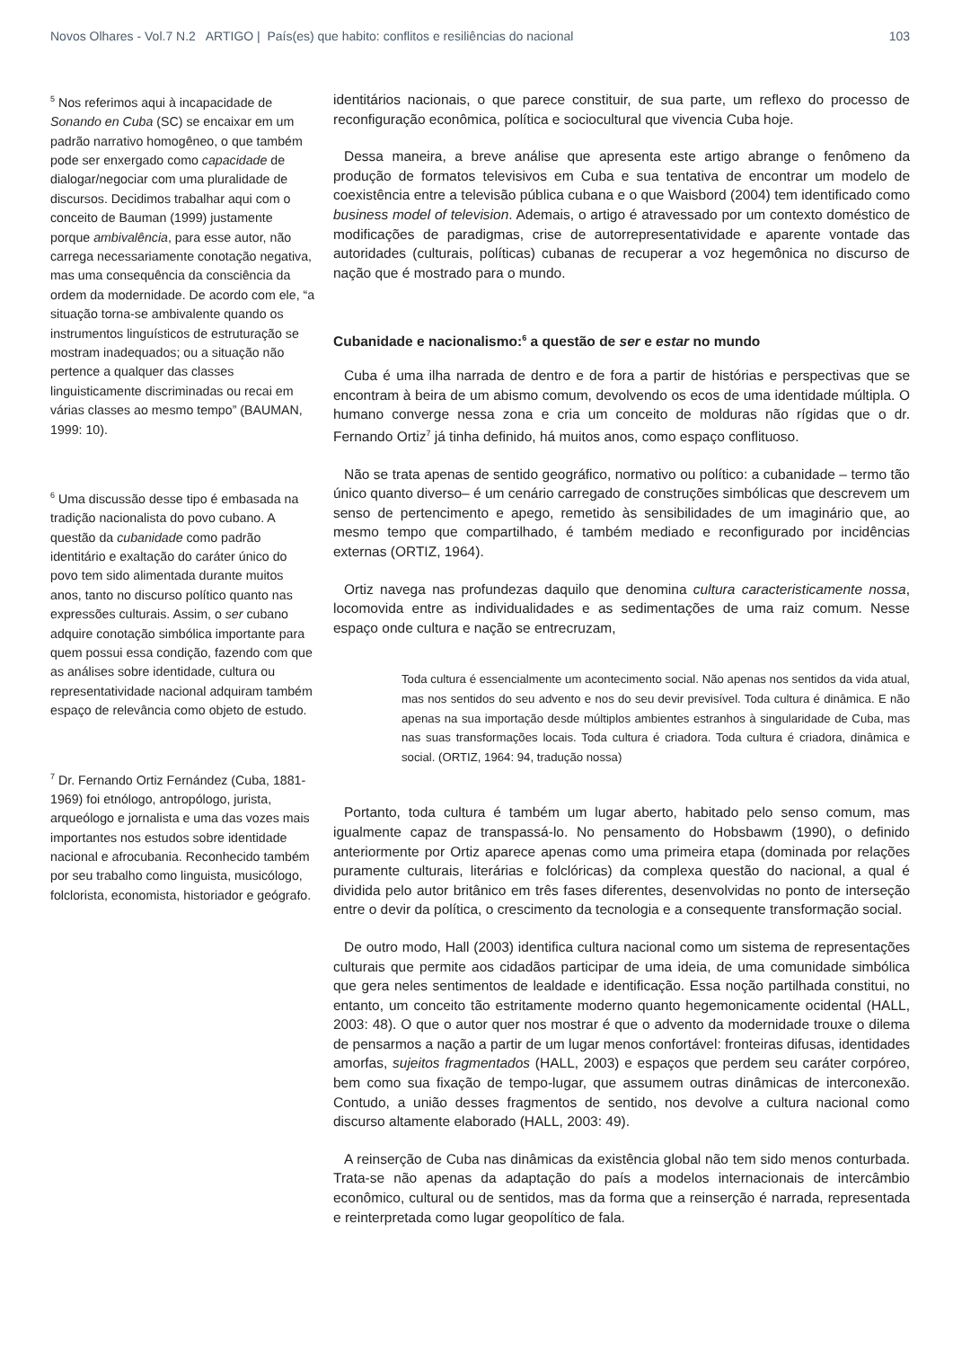Novos Olhares - Vol.7 N.2 ARTIGO | País(es) que habito: conflitos e resiliências do nacional 103
<sup>5</sup> Nos referimos aqui à incapacidade de Sonando en Cuba (SC) se encaixar em um padrão narrativo homogêneo, o que também pode ser enxergado como capacidade de dialogar/negociar com uma pluralidade de discursos. Decidimos trabalhar aqui com o conceito de Bauman (1999) justamente porque ambivalência, para esse autor, não carrega necessariamente conotação negativa, mas uma consequência da consciência da ordem da modernidade. De acordo com ele, “a situação torna-se ambivalente quando os instrumentos linguísticos de estruturação se mostram inadequados; ou a situação não pertence a qualquer das classes linguisticamente discriminadas ou recai em várias classes ao mesmo tempo” (BAUMAN, 1999: 10).
<sup>6</sup> Uma discussão desse tipo é embasada na tradição nacionalista do povo cubano. A questão da cubanidade como padrão identitário e exaltação do caráter único do povo tem sido alimentada durante muitos anos, tanto no discurso político quanto nas expressões culturais. Assim, o ser cubano adquire conotação simbólica importante para quem possui essa condição, fazendo com que as análises sobre identidade, cultura ou representatividade nacional adquiram também espaço de relevância como objeto de estudo.
<sup>7</sup> Dr. Fernando Ortiz Fernández (Cuba, 1881-1969) foi etnólogo, antropólogo, jurista, arqueólogo e jornalista e uma das vozes mais importantes nos estudos sobre identidade nacional e afrocubania. Reconhecido também por seu trabalho como linguista, musicólogo, folclorista, economista, historiador e geógrafo.
identitários nacionais, o que parece constituir, de sua parte, um reflexo do processo de reconfiguração econômica, política e sociocultural que vivencia Cuba hoje.
Dessa maneira, a breve análise que apresenta este artigo abrange o fenômeno da produção de formatos televisivos em Cuba e sua tentativa de encontrar um modelo de coexistência entre a televisão pública cubana e o que Waisbord (2004) tem identificado como business model of television. Ademais, o artigo é atravessado por um contexto doméstico de modificações de paradigmas, crise de autorrepresentatividade e aparente vontade das autoridades (culturais, políticas) cubanas de recuperar a voz hegemônica no discurso de nação que é mostrado para o mundo.
Cubanidade e nacionalismo:<sup>6</sup> a questão de ser e estar no mundo
Cuba é uma ilha narrada de dentro e de fora a partir de histórias e perspectivas que se encontram à beira de um abismo comum, devolvendo os ecos de uma identidade múltipla. O humano converge nessa zona e cria um conceito de molduras não rígidas que o dr. Fernando Ortiz<sup>7</sup> já tinha definido, há muitos anos, como espaço conflituoso.
Não se trata apenas de sentido geográfico, normativo ou político: a cubanidade – termo tão único quanto diverso– é um cenário carregado de construções simbólicas que descrevem um senso de pertencimento e apego, remetido às sensibilidades de um imaginário que, ao mesmo tempo que compartilhado, é também mediado e reconfigurado por incidências externas (ORTIZ, 1964).
Ortiz navega nas profundezas daquilo que denomina cultura caracteristicamente nossa, locomovida entre as individualidades e as sedimentações de uma raiz comum. Nesse espaço onde cultura e nação se entrecruzam,
Toda cultura é essencialmente um acontecimento social. Não apenas nos sentidos da vida atual, mas nos sentidos do seu advento e nos do seu devir previsível. Toda cultura é dinâmica. E não apenas na sua importação desde múltiplos ambientes estranhos à singularidade de Cuba, mas nas suas transformações locais. Toda cultura é criadora. Toda cultura é criadora, dinâmica e social. (ORTIZ, 1964: 94, tradução nossa)
Portanto, toda cultura é também um lugar aberto, habitado pelo senso comum, mas igualmente capaz de transpassá-lo. No pensamento do Hobsbawm (1990), o definido anteriormente por Ortiz aparece apenas como uma primeira etapa (dominada por relações puramente culturais, literárias e folclóricas) da complexa questão do nacional, a qual é dividida pelo autor britânico em três fases diferentes, desenvolvidas no ponto de interseção entre o devir da política, o crescimento da tecnologia e a consequente transformação social.
De outro modo, Hall (2003) identifica cultura nacional como um sistema de representações culturais que permite aos cidadãos participar de uma ideia, de uma comunidade simbólica que gera neles sentimentos de lealdade e identificação. Essa noção partilhada constitui, no entanto, um conceito tão estritamente moderno quanto hegemonicamente ocidental (HALL, 2003: 48). O que o autor quer nos mostrar é que o advento da modernidade trouxe o dilema de pensarmos a nação a partir de um lugar menos confortável: fronteiras difusas, identidades amorfas, sujeitos fragmentados (HALL, 2003) e espaços que perdem seu caráter corpóreo, bem como sua fixação de tempo-lugar, que assumem outras dinâmicas de interconexão. Contudo, a união desses fragmentos de sentido, nos devolve a cultura nacional como discurso altamente elaborado (HALL, 2003: 49).
A reinserção de Cuba nas dinâmicas da existência global não tem sido menos conturbada. Trata-se não apenas da adaptação do país a modelos internacionais de intercâmbio econômico, cultural ou de sentidos, mas da forma que a reinserção é narrada, representada e reinterpretada como lugar geopolítico de fala.